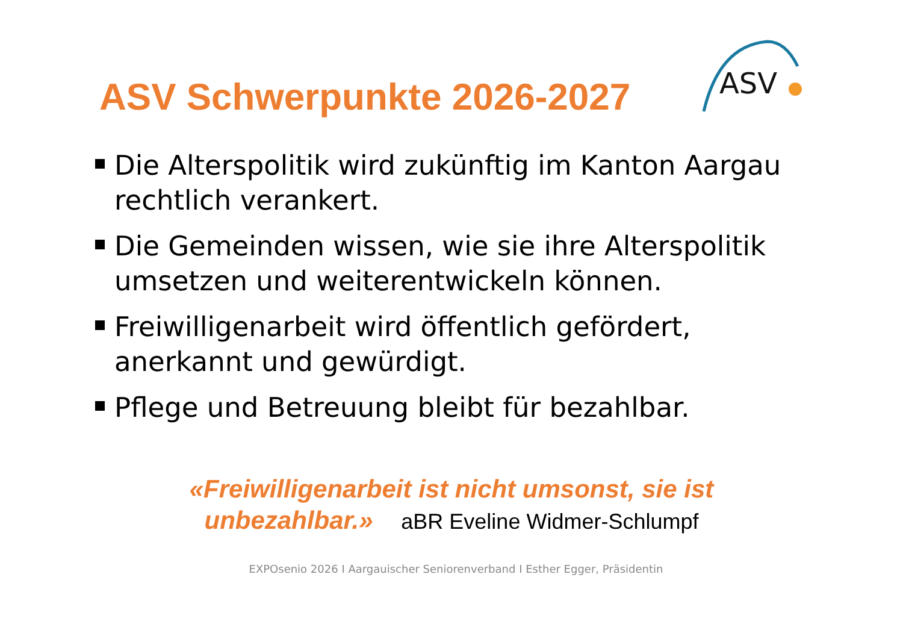ASV Schwerpunkte 2026-2027
ASV
Die Alterspolitik wird zukünftig im Kanton Aargau rechtlich verankert.
Die Gemeinden wissen, wie sie ihre Alterspolitik umsetzen und weiterentwickeln können.
Freiwilligenarbeit wird öffentlich gefördert, anerkannt und gewürdigt.
Pflege und Betreuung bleibt für bezahlbar.
«Freiwilligenarbeit ist nicht umsonst, sie ist
unbezahlbar.» aBR Eveline Widmer-Schlumpf
EXPOsenio 2026 I Aargauischer Seniorenverband I Esther Egger, Präsidentin